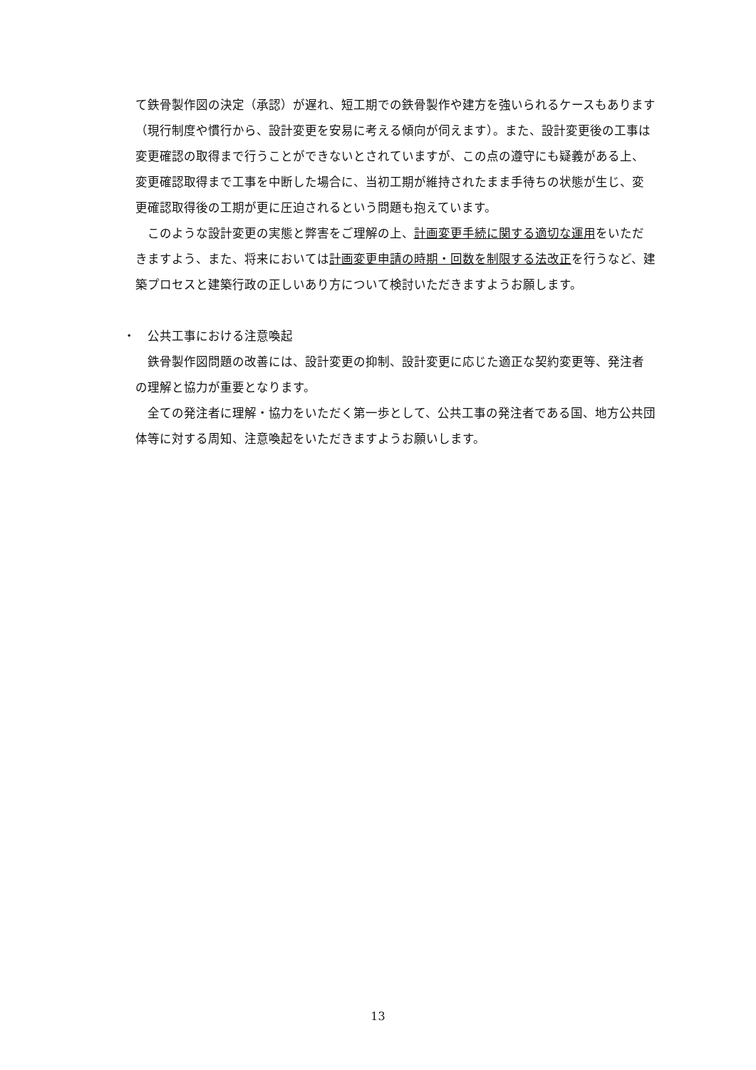て鉄骨製作図の決定（承認）が遅れ、短工期での鉄骨製作や建方を強いられるケースもあります（現行制度や慣行から、設計変更を安易に考える傾向が伺えます）。また、設計変更後の工事は変更確認の取得まで行うことができないとされていますが、この点の遵守にも疑義がある上、変更確認取得まで工事を中断した場合に、当初工期が維持されたまま手待ちの状態が生じ、変更確認取得後の工期が更に圧迫されるという問題も抱えています。
このような設計変更の実態と弊害をご理解の上、計画変更手続に関する適切な運用をいただきますよう、また、将来においては計画変更申請の時期・回数を制限する法改正を行うなど、建築プロセスと建築行政の正しいあり方について検討いただきますようお願します。
・　公共工事における注意喚起
鉄骨製作図問題の改善には、設計変更の抑制、設計変更に応じた適正な契約変更等、発注者の理解と協力が重要となります。
全ての発注者に理解・協力をいただく第一歩として、公共工事の発注者である国、地方公共団体等に対する周知、注意喚起をいただきますようお願いします。
13